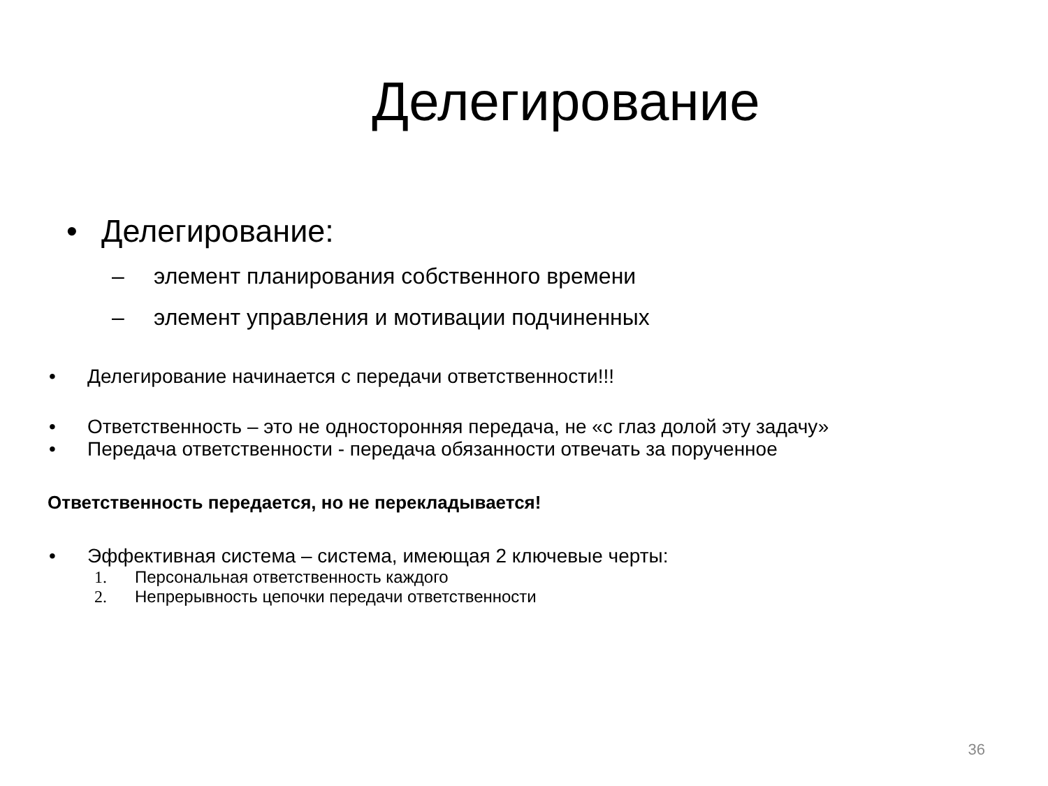Делегирование
• Делегирование:
– элемент планирования собственного времени
– элемент управления и мотивации подчиненных
• Делегирование начинается с передачи ответственности!!!
• Ответственность – это не односторонняя передача, не «с глаз долой эту задачу»
• Передача ответственности - передача обязанности отвечать за порученное
Ответственность передается, но не перекладывается!
• Эффективная система – система, имеющая 2 ключевые черты:
1. Персональная ответственность каждого
2. Непрерывность цепочки передачи ответственности
36